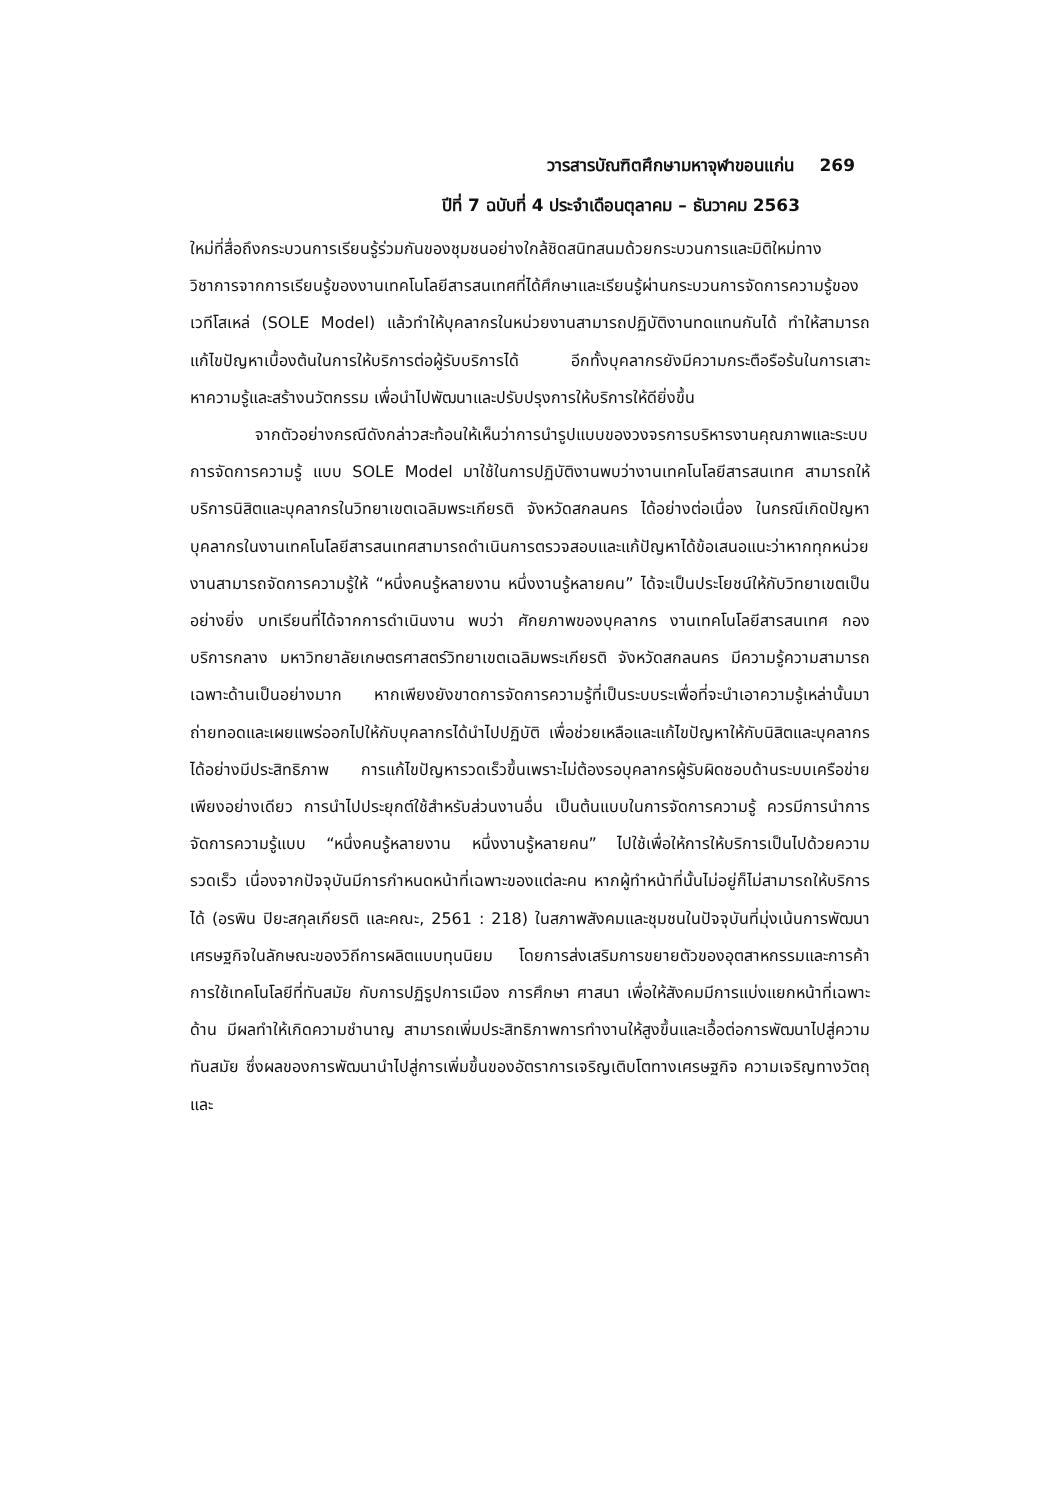วารสารบัณฑิตศึกษามหาจุฬาขอนแก่น 269
ปีที่ 7 ฉบับที่ 4 ประจำเดือนตุลาคม – ธันวาคม 2563
ใหม่ที่สื่อถึงกระบวนการเรียนรู้ร่วมกันของชุมชนอย่างใกล้ชิดสนิทสนมด้วยกระบวนการและมิติใหม่ทางวิชาการจากการเรียนรู้ของงานเทคโนโลยีสารสนเทศที่ได้ศึกษาและเรียนรู้ผ่านกระบวนการจัดการความรู้ของเวทีโสเหล่ (SOLE Model) แล้วทำให้บุคลากรในหน่วยงานสามารถปฏิบัติงานทดแทนกันได้ ทำให้สามารถแก้ไขปัญหาเบื้องต้นในการให้บริการต่อผู้รับบริการได้ อีกทั้งบุคลากรยังมีความกระตือรือร้นในการเสาะหาความรู้และสร้างนวัตกรรม เพื่อนำไปพัฒนาและปรับปรุงการให้บริการให้ดียิ่งขึ้น
จากตัวอย่างกรณีดังกล่าวสะท้อนให้เห็นว่าการนำรูปแบบของวงจรการบริหารงานคุณภาพและระบบการจัดการความรู้ แบบ SOLE Model มาใช้ในการปฏิบัติงานพบว่างานเทคโนโลยีสารสนเทศ สามารถให้บริการนิสิตและบุคลากรในวิทยาเขตเฉลิมพระเกียรติ จังหวัดสกลนคร ได้อย่างต่อเนื่อง ในกรณีเกิดปัญหาบุคลากรในงานเทคโนโลยีสารสนเทศสามารถดำเนินการตรวจสอบและแก้ปัญหาได้ข้อเสนอแนะว่าหากทุกหน่วยงานสามารถจัดการความรู้ให้ “หนึ่งคนรู้หลายงาน หนึ่งงานรู้หลายคน” ได้จะเป็นประโยชน์ให้กับวิทยาเขตเป็นอย่างยิ่ง บทเรียนที่ได้จากการดำเนินงาน พบว่า ศักยภาพของบุคลากร งานเทคโนโลยีสารสนเทศ กองบริการกลาง มหาวิทยาลัยเกษตรศาสตร์วิทยาเขตเฉลิมพระเกียรติ จังหวัดสกลนคร มีความรู้ความสามารถเฉพาะด้านเป็นอย่างมาก หากเพียงยังขาดการจัดการความรู้ที่เป็นระบบระเพื่อที่จะนำเอาความรู้เหล่านั้นมาถ่ายทอดและเผยแพร่ออกไปให้กับบุคลากรได้นำไปปฏิบัติ เพื่อช่วยเหลือและแก้ไขปัญหาให้กับนิสิตและบุคลากรได้อย่างมีประสิทธิภาพ การแก้ไขปัญหารวดเร็วขึ้นเพราะไม่ต้องรอบุคลากรผู้รับผิดชอบด้านระบบเครือข่ายเพียงอย่างเดียว การนำไปประยุกต์ใช้สำหรับส่วนงานอื่น เป็นต้นแบบในการจัดการความรู้ ควรมีการนำการจัดการความรู้แบบ “หนึ่งคนรู้หลายงาน หนึ่งงานรู้หลายคน” ไปใช้เพื่อให้การให้บริการเป็นไปด้วยความรวดเร็ว เนื่องจากปัจจุบันมีการกำหนดหน้าที่เฉพาะของแต่ละคน หากผู้ทำหน้าที่นั้นไม่อยู่ก็ไม่สามารถให้บริการได้ (อรพิน ปิยะสกุลเกียรติ และคณะ, 2561 : 218) ในสภาพสังคมและชุมชนในปัจจุบันที่มุ่งเน้นการพัฒนาเศรษฐกิจในลักษณะของวิถีการผลิตแบบทุนนิยม โดยการส่งเสริมการขยายตัวของอุตสาหกรรมและการค้า การใช้เทคโนโลยีที่ทันสมัย กับการปฏิรูปการเมือง การศึกษา ศาสนา เพื่อให้สังคมมีการแบ่งแยกหน้าที่เฉพาะด้าน มีผลทำให้เกิดความชำนาญ สามารถเพิ่มประสิทธิภาพการทำงานให้สูงขึ้นและเอื้อต่อการพัฒนาไปสู่ความทันสมัย ซึ่งผลของการพัฒนานำไปสู่การเพิ่มขึ้นของอัตราการเจริญเติบโตทางเศรษฐกิจ ความเจริญทางวัตถุ และ